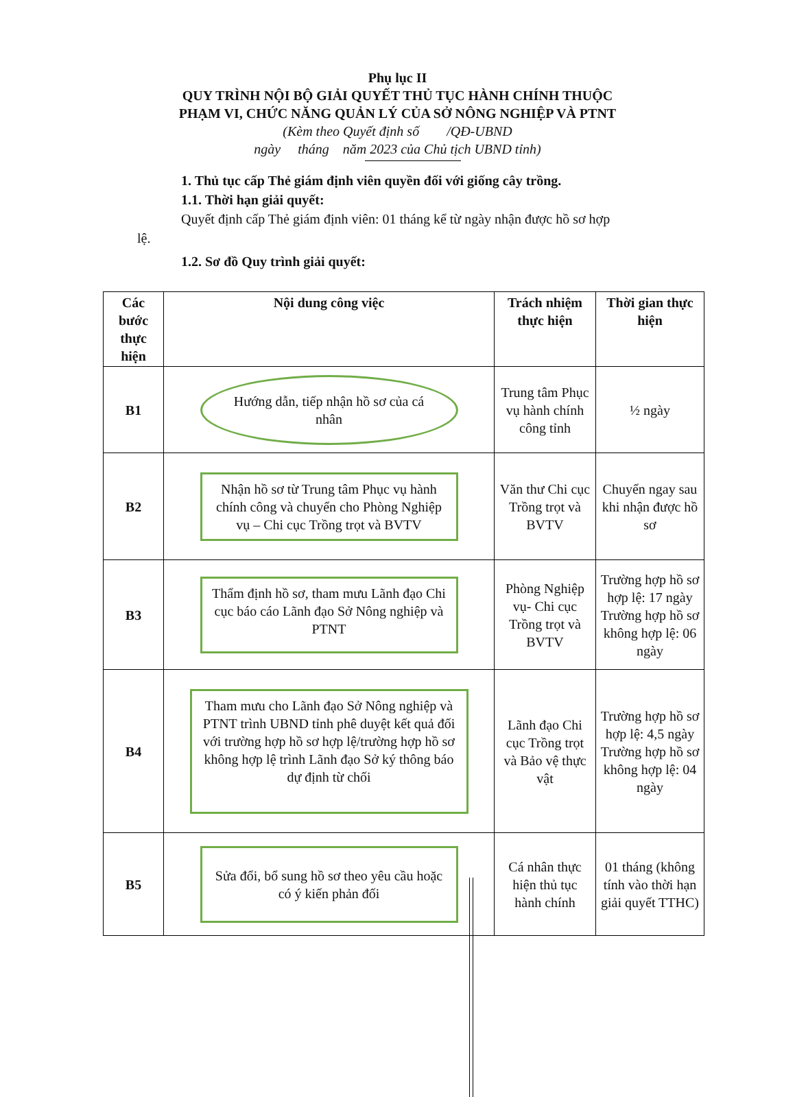Phụ lục II
QUY TRÌNH NỘI BỘ GIẢI QUYẾT THỦ TỤC HÀNH CHÍNH THUỘC
PHẠM VI, CHỨC NĂNG QUẢN LÝ CỦA SỞ NÔNG NGHIỆP VÀ PTNT
(Kèm theo Quyết định số /QĐ-UBND
ngày tháng năm 2023 của Chủ tịch UBND tỉnh)
1. Thủ tục cấp Thẻ giám định viên quyền đối với giống cây trồng.
1.1. Thời hạn giải quyết:
Quyết định cấp Thẻ giám định viên: 01 tháng kể từ ngày nhận được hồ sơ hợp
lệ.
1.2. Sơ đồ Quy trình giải quyết:
| Các bước thực hiện | Nội dung công việc | Trách nhiệm thực hiện | Thời gian thực hiện |
| --- | --- | --- | --- |
| B1 | Hướng dẫn, tiếp nhận hồ sơ của cá nhân | Trung tâm Phục vụ hành chính công tỉnh | ½ ngày |
| B2 | Nhận hồ sơ từ Trung tâm Phục vụ hành chính công và chuyển cho Phòng Nghiệp vụ – Chi cục Trồng trọt và BVTV | Văn thư Chi cục Trồng trọt và BVTV | Chuyển ngay sau khi nhận được hồ sơ |
| B3 | Thẩm định hồ sơ, tham mưu Lãnh đạo Chi cục báo cáo Lãnh đạo Sở Nông nghiệp và PTNT | Phòng Nghiệp vụ- Chi cục Trồng trọt và BVTV | Trường hợp hồ sơ hợp lệ: 17 ngày Trường hợp hồ sơ không hợp lệ: 06 ngày |
| B4 | Tham mưu cho Lãnh đạo Sở Nông nghiệp và PTNT trình UBND tỉnh phê duyệt kết quả đối với trường hợp hồ sơ hợp lệ/trường hợp hồ sơ không hợp lệ trình Lãnh đạo Sở ký thông báo dự định từ chối | Lãnh đạo Chi cục Trồng trọt và Bảo vệ thực vật | Trường hợp hồ sơ hợp lệ: 4,5 ngày Trường hợp hồ sơ không hợp lệ: 04 ngày |
| B5 | Sửa đổi, bổ sung hồ sơ theo yêu cầu hoặc có ý kiến phản đối | Cá nhân thực hiện thủ tục hành chính | 01 tháng (không tính vào thời hạn giải quyết TTHC) |